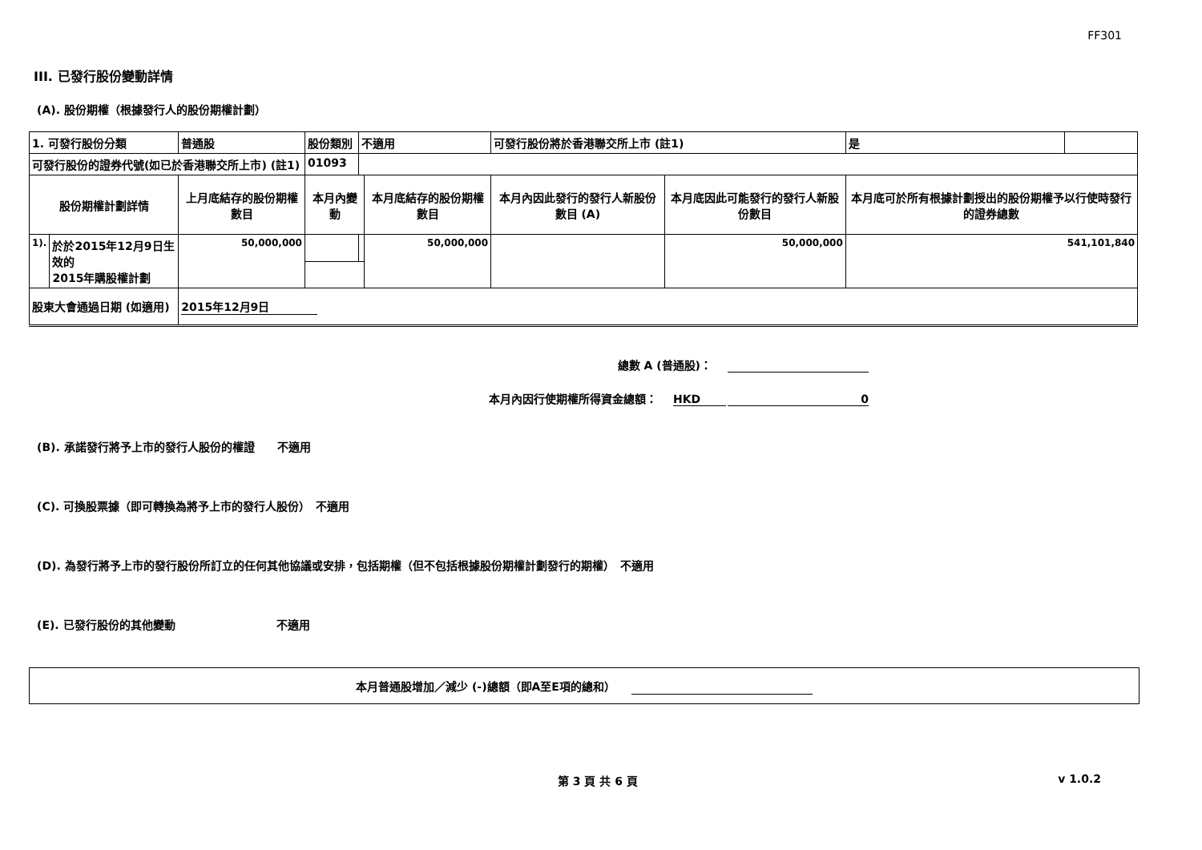FF301
III. 已發行股份變動詳情
(A). 股份期權（根據發行人的股份期權計劃）
| 1. 可發行股份分類 | | 普通股 | | 股份類別 | 不適用 | | 可發行股份將於香港聯交所上市 (註1) | | 是 | |
| 可發行股份的證券代號(如已於香港聯交所上市) (註1) | | | | 01093 | | | | | | |
| 股份期權計劃詳情 | | 上月底結存的股份期權數目 | 本月內變動 | | | 本月底結存的股份期權數目 | 本月內因此發行的發行人新股份數目 (A) | 本月底因此可能發行的發行人新股份數目 | 本月底可於所有根據計劃授出的股份期權予以行使時發行的證券總數 | |
| 1). | 於於2015年12月9日生效的 2015年購股權計劃 | 50,000,000 | | | | 50,000,000 | | 50,000,000 | 541,101,840 | |
| 股東大會通過日期 (如適用) | | 2015年12月9日 | | | | | | | | |
總數 A (普通股)：
本月內因行使期權所得資金總額： HKD 0
(B). 承諾發行將予上市的發行人股份的權證　　不適用
(C). 可換股票據（即可轉換為將予上市的發行人股份）　不適用
(D). 為發行將予上市的發行股份所訂立的任何其他協議或安排，包括期權（但不包括根據股份期權計劃發行的期權）　不適用
(E). 已發行股份的其他變動　　　　　　　　　不適用
本月普通股增加／減少 (-)總額（即A至E項的總和）
第 3 頁 共 6 頁 v 1.0.2